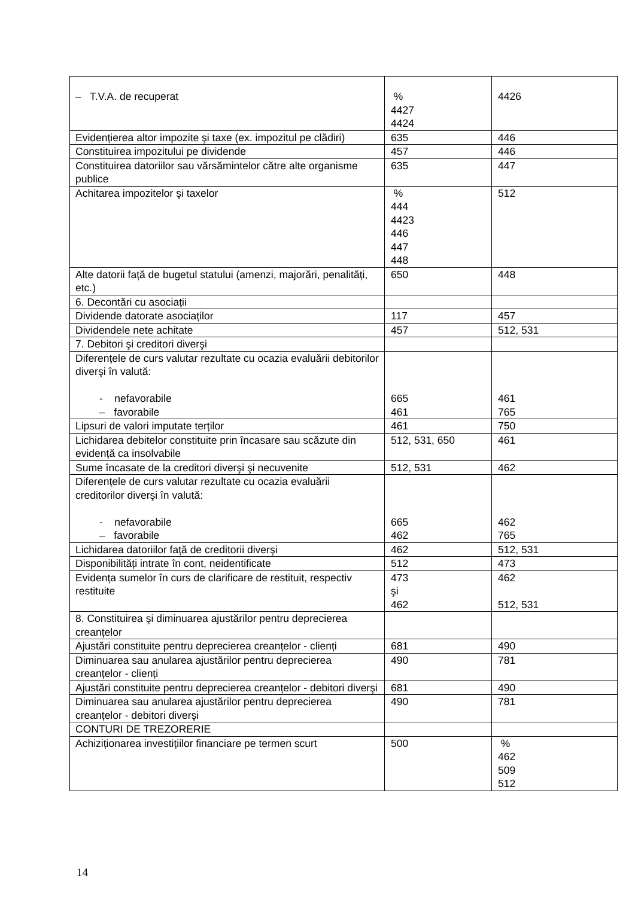| – T.V.A. de recuperat | % 4427 4424 | 4426 |
| Evidențierea altor impozite şi taxe (ex. impozitul pe clădiri) | 635 | 446 |
| Constituirea impozitului pe dividende | 457 | 446 |
| Constituirea datoriilor sau vărsămintelor către alte organisme publice | 635 | 447 |
| Achitarea impozitelor şi taxelor | % 444 4423 446 447 448 | 512 |
| Alte datorii față de bugetul statului (amenzi, majorări, penalități, etc.) | 650 | 448 |
| 6. Decontări cu asociații | | |
| Dividende datorate asociaților | 117 | 457 |
| Dividendele nete achitate | 457 | 512, 531 |
| 7. Debitori şi creditori diverşi | | |
| Diferențele de curs valutar rezultate cu ocazia evaluării debitorilor diverşi în valută: - nefavorabile – favorabile | 665 461 | 461 765 |
| Lipsuri de valori imputate terților | 461 | 750 |
| Lichidarea debitelor constituite prin încasare sau scăzute din evidență ca insolvabile | 512, 531, 650 | 461 |
| Sume încasate de la creditori diverşi şi necuvenite | 512, 531 | 462 |
| Diferențele de curs valutar rezultate cu ocazia evaluării creditorilor diverşi în valută: - nefavorabile – favorabile | 665 462 | 462 765 |
| Lichidarea datoriilor față de creditorii diverşi | 462 | 512, 531 |
| Disponibilități intrate în cont, neidentificate | 512 | 473 |
| Evidența sumelor în curs de clarificare de restituit, respectiv restituite | 473 şi 462 | 462 512, 531 |
| 8. Constituirea şi diminuarea ajustărilor pentru deprecierea creanțelor | | |
| Ajustări constituite pentru deprecierea creanțelor - clienți | 681 | 490 |
| Diminuarea sau anularea ajustărilor pentru deprecierea creanțelor - clienți | 490 | 781 |
| Ajustări constituite pentru deprecierea creanțelor - debitori diverşi | 681 | 490 |
| Diminuarea sau anularea ajustărilor pentru deprecierea creanțelor - debitori diverşi | 490 | 781 |
| CONTURI DE TREZORERIE | | |
| Achiziționarea investițiilor financiare pe termen scurt | 500 | % 462 509 512 |
14